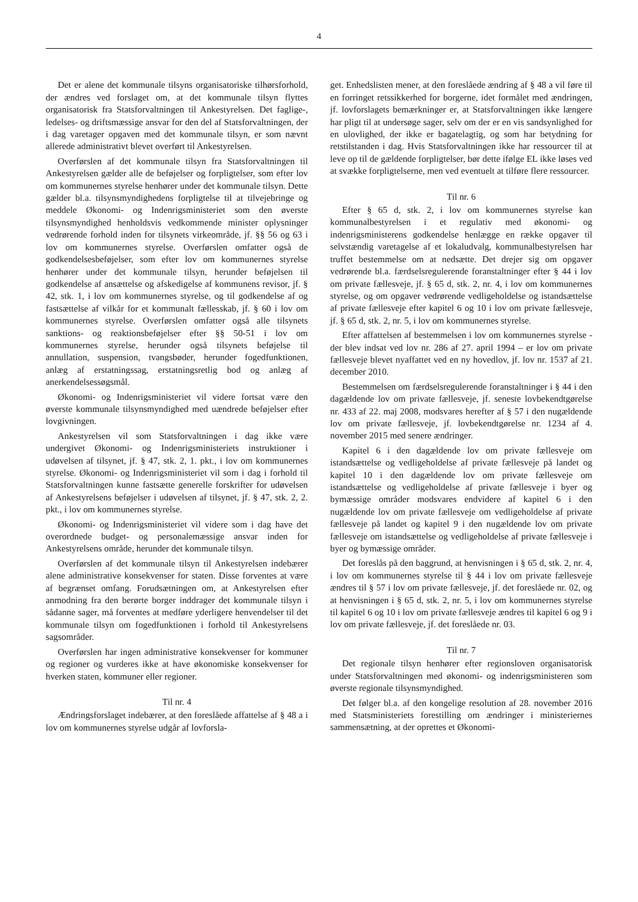4
Det er alene det kommunale tilsyns organisatoriske tilhørsforhold, der ændres ved forslaget om, at det kommunale tilsyn flyttes organisatorisk fra Statsforvaltningen til Ankestyrelsen. Det faglige-, ledelses- og driftsmæssige ansvar for den del af Statsforvaltningen, der i dag varetager opgaven med det kommunale tilsyn, er som nævnt allerede administrativt blevet overført til Ankestyrelsen.
Overførslen af det kommunale tilsyn fra Statsforvaltningen til Ankestyrelsen gælder alle de beføjelser og forpligtelser, som efter lov om kommunernes styrelse henhører under det kommunale tilsyn. Dette gælder bl.a. tilsynsmyndighedens forpligtelse til at tilvejebringe og meddele Økonomi- og Indenrigsministeriet som den øverste tilsynsmyndighed henholdsvis vedkommende minister oplysninger vedrørende forhold inden for tilsynets virkeområde, jf. §§ 56 og 63 i lov om kommunernes styrelse. Overførslen omfatter også de godkendelsesbeføjelser, som efter lov om kommunernes styrelse henhører under det kommunale tilsyn, herunder beføjelsen til godkendelse af ansættelse og afskedigelse af kommunens revisor, jf. § 42, stk. 1, i lov om kommunernes styrelse, og til godkendelse af og fastsættelse af vilkår for et kommunalt fællesskab, jf. § 60 i lov om kommunernes styrelse. Overførslen omfatter også alle tilsynets sanktions- og reaktionsbeføjelser efter §§ 50-51 i lov om kommunernes styrelse, herunder også tilsynets beføjelse til annullation, suspension, tvangsbøder, herunder fogedfunktionen, anlæg af erstatningssag, erstatningsretlig bod og anlæg af anerkendelsessøgsmål.
Økonomi- og Indenrigsministeriet vil videre fortsat være den øverste kommunale tilsynsmyndighed med uændrede beføjelser efter lovgivningen.
Ankestyrelsen vil som Statsforvaltningen i dag ikke være undergivet Økonomi- og Indenrigsministeriets instruktioner i udøvelsen af tilsynet, jf. § 47, stk. 2, 1. pkt., i lov om kommunernes styrelse. Økonomi- og Indenrigsministeriet vil som i dag i forhold til Statsforvaltningen kunne fastsætte generelle forskrifter for udøvelsen af Ankestyrelsens beføjelser i udøvelsen af tilsynet, jf. § 47, stk. 2, 2. pkt., i lov om kommunernes styrelse.
Økonomi- og Indenrigsministeriet vil videre som i dag have det overordnede budget- og personalemæssige ansvar inden for Ankestyrelsens område, herunder det kommunale tilsyn.
Overførslen af det kommunale tilsyn til Ankestyrelsen indebærer alene administrative konsekvenser for staten. Disse forventes at være af begrænset omfang. Forudsætningen om, at Ankestyrelsen efter anmodning fra den berørte borger inddrager det kommunale tilsyn i sådanne sager, må forventes at medføre yderligere henvendelser til det kommunale tilsyn om fogedfunktionen i forhold til Ankestyrelsens sagsområder.
Overførslen har ingen administrative konsekvenser for kommuner og regioner og vurderes ikke at have økonomiske konsekvenser for hverken staten, kommuner eller regioner.
Til nr. 4
Ændringsforslaget indebærer, at den foreslåede affattelse af § 48 a i lov om kommunernes styrelse udgår af lovforsla-
get. Enhedslisten mener, at den foreslåede ændring af § 48 a vil føre til en forringet retssikkerhed for borgerne, idet formålet med ændringen, jf. lovforslagets bemærkninger er, at Statsforvaltningen ikke længere har pligt til at undersøge sager, selv om der er en vis sandsynlighed for en ulovlighed, der ikke er bagatelagtig, og som har betydning for retstilstanden i dag. Hvis Statsforvaltningen ikke har ressourcer til at leve op til de gældende forpligtelser, bør dette ifølge EL ikke løses ved at svække forpligtelserne, men ved eventuelt at tilføre flere ressourcer.
Til nr. 6
Efter § 65 d, stk. 2, i lov om kommunernes styrelse kan kommunalbestyrelsen i et regulativ med økonomi- og indenrigsministerens godkendelse henlægge en række opgaver til selvstændig varetagelse af et lokaludvalg, kommunalbestyrelsen har truffet bestemmelse om at nedsætte. Det drejer sig om opgaver vedrørende bl.a. færdselsregulerende foranstaltninger efter § 44 i lov om private fællesveje, jf. § 65 d, stk. 2, nr. 4, i lov om kommunernes styrelse, og om opgaver vedrørende vedligeholdelse og istandsættelse af private fællesveje efter kapitel 6 og 10 i lov om private fællesveje, jf. § 65 d, stk. 2, nr. 5, i lov om kommunernes styrelse.
Efter affattelsen af bestemmelsen i lov om kommunernes styrelse - der blev indsat ved lov nr. 286 af 27. april 1994 – er lov om private fællesveje blevet nyaffattet ved en ny hovedlov, jf. lov nr. 1537 af 21. december 2010.
Bestemmelsen om færdselsregulerende foranstaltninger i § 44 i den dagældende lov om private fællesveje, jf. seneste lovbekendtgørelse nr. 433 af 22. maj 2008, modsvares herefter af § 57 i den nugældende lov om private fællesveje, jf. lovbekendtgørelse nr. 1234 af 4. november 2015 med senere ændringer.
Kapitel 6 i den dagældende lov om private fællesveje om istandsættelse og vedligeholdelse af private fællesveje på landet og kapitel 10 i den dagældende lov om private fællesveje om istandsættelse og vedligeholdelse af private fællesveje i byer og bymæssige områder modsvares endvidere af kapitel 6 i den nugældende lov om private fællesveje om vedligeholdelse af private fællesveje på landet og kapitel 9 i den nugældende lov om private fællesveje om istandsættelse og vedligeholdelse af private fællesveje i byer og bymæssige områder.
Det foreslås på den baggrund, at henvisningen i § 65 d, stk. 2, nr. 4, i lov om kommunernes styrelse til § 44 i lov om private fællesveje ændres til § 57 i lov om private fællesveje, jf. det foreslåede nr. 02, og at henvisningen i § 65 d, stk. 2, nr. 5, i lov om kommunernes styrelse til kapitel 6 og 10 i lov om private fællesveje ændres til kapitel 6 og 9 i lov om private fællesveje, jf. det foreslåede nr. 03.
Til nr. 7
Det regionale tilsyn henhører efter regionsloven organisatorisk under Statsforvaltningen med økonomi- og indenrigsministeren som øverste regionale tilsynsmyndighed.
Det følger bl.a. af den kongelige resolution af 28. november 2016 med Statsministeriets forestilling om ændringer i ministeriernes sammensætning, at der oprettes et Økonomi-